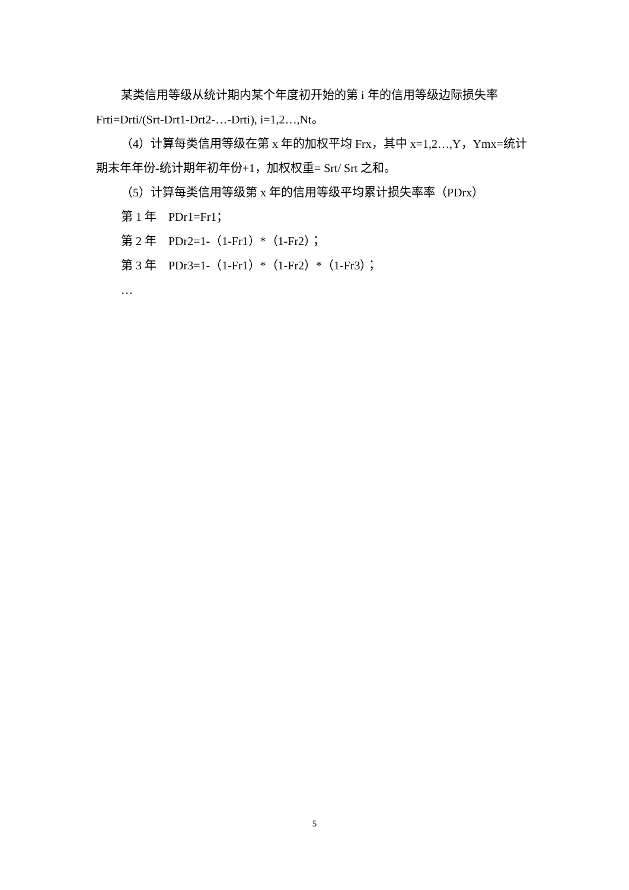某类信用等级从统计期内某个年度初开始的第 i 年的信用等级边际损失率 Frti=Drti/(Srt-Drt1-Drt2-…-Drti), i=1,2…,Nt。
（4）计算每类信用等级在第 x 年的加权平均 Frx，其中 x=1,2…,Y，Ymx=统计期末年年份-统计期年初年份+1，加权权重= Srt/ Srt 之和。
（5）计算每类信用等级第 x 年的信用等级平均累计损失率率（PDrx）
第 1 年　PDr1=Fr1；
第 2 年　PDr2=1-（1-Fr1）*（1-Fr2）；
第 3 年　PDr3=1-（1-Fr1）*（1-Fr2）*（1-Fr3）；
…
5